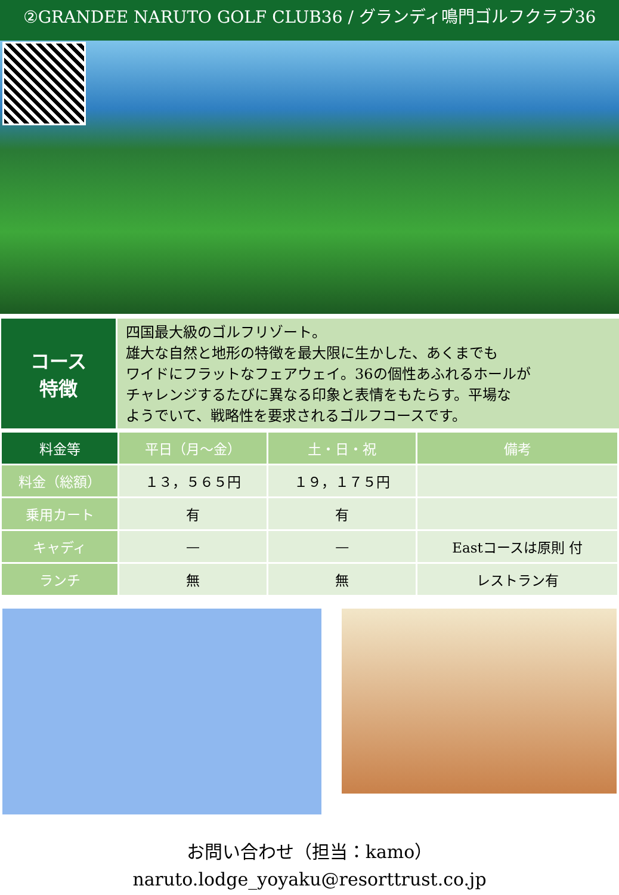②GRANDEE NARUTO GOLF CLUB36 / グランディ鳴門ゴルフクラブ36
コース
特徴
四国最大級のゴルフリゾート。
雄大な自然と地形の特徴を最大限に生かした、あくまでも
ワイドにフラットなフェアウェイ。36の個性あふれるホールが
チャレンジするたびに異なる印象と表情をもたらす。平場な
ようでいて、戦略性を要求されるゴルフコースです。
| 料金等 | 平日（月～金） | 土・日・祝 | 備考 |
| --- | --- | --- | --- |
| 料金（総額） | １３，５６５円 | １９，１７５円 | |
| 乗用カート | 有 | 有 | |
| キャディ | — | — | Eastコースは原則 付 |
| ランチ | 無 | 無 | レストラン有 |
お問い合わせ（担当：kamo）
naruto.lodge_yoyaku@resorttrust.co.jp